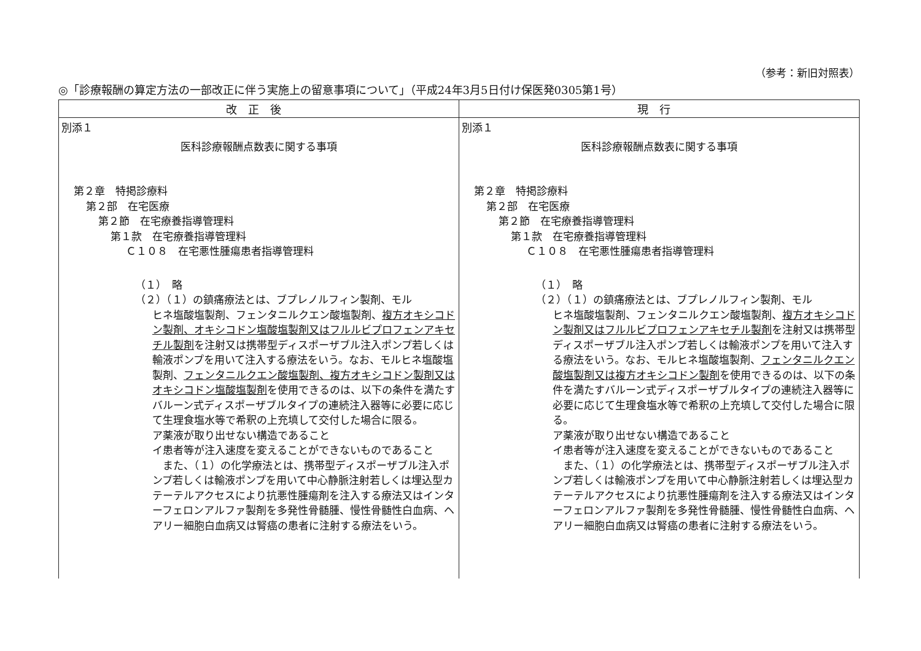（参考：新旧対照表）
◎「診療報酬の算定方法の一部改正に伴う実施上の留意事項について」（平成24年3月5日付け保医発0305第1号）
| 改正後 | 現行 |
| --- | --- |
| 別添１ 医科診療報酬点数表に関する事項 第２章 特掲診療料 第２部 在宅医療 第２節 在宅療養指導管理料 第１款 在宅療養指導管理料 Ｃ１０８ 在宅悪性腫瘍患者指導管理料 （１） 略 （２）（１）の鎮痛療法とは、ブプレノルフィン製剤、モル ヒネ塩酸塩製剤、フェンタニルクエン酸塩製剤、 複方オキシコドン製剤、オキシコドン塩酸塩製剤又はフルルビプロフェンアキセチル製剤 を注射又は携帯型ディスポーザブル注入ポンプ若しくは輸液ポンプを用いて注入する療法をいう。なお、モルヒネ塩酸塩製剤、 フェンタニルクエン酸塩製剤、複方オキシコドン製剤又はオキシコドン塩酸塩製剤 を使用できるのは、以下の条件を満たすバルーン式ディスポーザブルタイプの連続注入器等に必要に応じて生理食塩水等で希釈の上充填して交付した場合に限る。 ア薬液が取り出せない構造であること イ患者等が注入速度を変えることができないものであること また、（１）の化学療法とは、携帯型ディスポーザブル注入ポンプ若しくは輸液ポンプを用いて中心静脈注射若しくは埋込型カテーテルアクセスにより抗悪性腫瘍剤を注入する療法又はインターフェロンアルファ製剤を多発性骨髄腫、慢性骨髄性白血病、ヘアリー細胞白血病又は腎癌の患者に注射する療法をいう。 | 別添１ 医科診療報酬点数表に関する事項 第２章 特掲診療料 第２部 在宅医療 第２節 在宅療養指導管理料 第１款 在宅療養指導管理料 Ｃ１０８ 在宅悪性腫瘍患者指導管理料 （１） 略 （２）（１）の鎮痛療法とは、ブプレノルフィン製剤、モル ヒネ塩酸塩製剤、フェンタニルクエン酸塩製剤、 複方オキシコドン製剤又はフルルビプロフェンアキセチル製剤 を注射又は携帯型ディスポーザブル注入ポンプ若しくは輸液ポンプを用いて注入する療法をいう。なお、モルヒネ塩酸塩製剤、 フェンタニルクエン酸塩製剤又は複方オキシコドン製剤 を使用できるのは、以下の条件を満たすバルーン式ディスポーザブルタイプの連続注入器等に必要に応じて生理食塩水等で希釈の上充填して交付した場合に限る。 ア薬液が取り出せない構造であること イ患者等が注入速度を変えることができないものであること また、（１）の化学療法とは、携帯型ディスポーザブル注入ポンプ若しくは輸液ポンプを用いて中心静脈注射若しくは埋込型カテーテルアクセスにより抗悪性腫瘍剤を注入する療法又はインターフェロンアルファ製剤を多発性骨髄腫、慢性骨髄性白血病、ヘアリー細胞白血病又は腎癌の患者に注射する療法をいう。 |